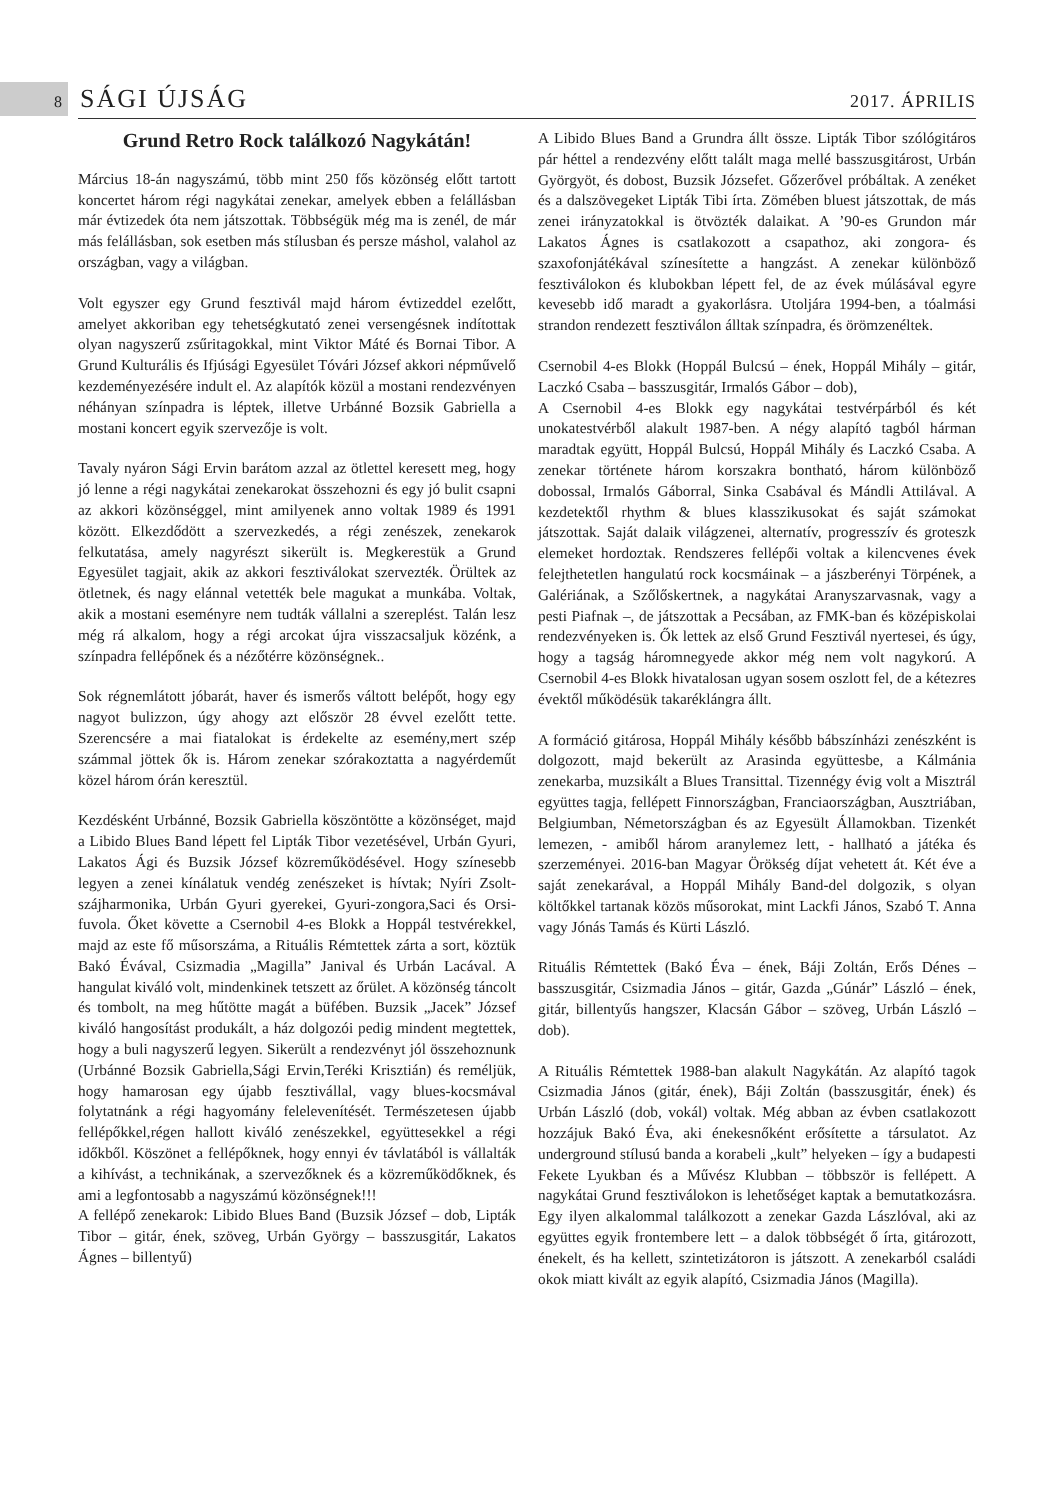8 SÁGI ÚJSÁG 2017. ÁPRILIS
Grund Retro Rock találkozó Nagykátán!
Március 18-án nagyszámú, több mint 250 fős közönség előtt tartott koncertet három régi nagykátai zenekar, amelyek ebben a felállásban már évtizedek óta nem játszottak. Többségük még ma is zenél, de már más felállásban, sok esetben más stílusban és persze máshol, valahol az országban, vagy a világban.
Volt egyszer egy Grund fesztivál majd három évtizeddel ezelőtt, amelyet akkoriban egy tehetségkutató zenei versengésnek indítottak olyan nagyszerű zsűritagokkal, mint Viktor Máté és Bornai Tibor. A Grund Kulturális és Ifjúsági Egyesület Tóvári József akkori népművelő kezdeményezésére indult el. Az alapítók közül a mostani rendezvényen néhányan színpadra is léptek, illetve Urbánné Bozsik Gabriella a mostani koncert egyik szervezője is volt.
Tavaly nyáron Sági Ervin barátom azzal az ötlettel keresett meg, hogy jó lenne a régi nagykátai zenekarokat összehozni és egy jó bulit csapni az akkori közönséggel, mint amilyenek anno voltak 1989 és 1991 között. Elkezdődött a szervezkedés, a régi zenészek, zenekarok felkutatása, amely nagyrészt sikerült is. Megkerestük a Grund Egyesület tagjait, akik az akkori fesztiválokat szervezték. Örültek az ötletnek, és nagy elánnal vetették bele magukat a munkába. Voltak, akik a mostani eseményre nem tudták vállalni a szereplést. Talán lesz még rá alkalom, hogy a régi arcokat újra visszacsaljuk közénk, a színpadra fellépőnek és a nézőtérre közönségnek..
Sok régnemlátott jóbarát, haver és ismerős váltott belépőt, hogy egy nagyot bulizzon, úgy ahogy azt először 28 évvel ezelőtt tette. Szerencsére a mai fiatalokat is érdekelte az esemény,mert szép számmal jöttek ők is. Három zenekar szórakoztatta a nagyérdeműt közel három órán keresztül.
Kezdésként Urbánné, Bozsik Gabriella köszöntötte a közönséget, majd a Libido Blues Band lépett fel Lipták Tibor vezetésével, Urbán Gyuri, Lakatos Ági és Buzsik József közreműködésével. Hogy színesebb legyen a zenei kínálatuk vendég zenészeket is hívtak; Nyíri Zsolt- szájharmonika, Urbán Gyuri gyerekei, Gyuri-zongora,Saci és Orsi-fuvola. Őket követte a Csernobil 4-es Blokk a Hoppál testvérekkel, majd az este fő műsorszáma, a Rituális Rémtettek zárta a sort, köztük Bakó Évával, Csizmadia „Magilla” Janival és Urbán Lacával. A hangulat kiváló volt, mindenkinek tetszett az őrület. A közönség táncolt és tombolt, na meg hűtötte magát a büfében. Buzsik „Jacek” József kiváló hangosítást produkált, a ház dolgozói pedig mindent megtettek, hogy a buli nagyszerű legyen. Sikerült a rendezvényt jól összehoznunk (Urbánné Bozsik Gabriella,Sági Ervin,Teréki Krisztián) és reméljük, hogy hamarosan egy újabb fesztivállal, vagy blues-kocsmával folytatnánk a régi hagyomány felelevenítését. Természetesen újabb fellépőkkel,régen hallott kiváló zenészekkel, együttesekkel a régi időkből. Köszönet a fellépőknek, hogy ennyi év távlatából is vállalták a kihívást, a technikának, a szervezőknek és a közreműködőknek, és ami a legfontosabb a nagyszámú közönségnek!!!
A fellépő zenekarok: Libido Blues Band (Buzsik József – dob, Lipták Tibor – gitár, ének, szöveg, Urbán György – basszusgitár, Lakatos Ágnes – billentyű)
A Libido Blues Band a Grundra állt össze. Lipták Tibor szólógitáros pár héttel a rendezvény előtt talált maga mellé basszusgitárost, Urbán Györgyöt, és dobost, Buzsik Józsefet. Gőzerővel próbáltak. A zenéket és a dalszövegeket Lipták Tibi írta. Zömében bluest játszottak, de más zenei irányzatokkal is ötvözték dalaikat. A ’90-es Grundon már Lakatos Ágnes is csatlakozott a csapathoz, aki zongora- és szaxofonjátékával színesítette a hangzást. A zenekar különböző fesztiválokon és klubokban lépett fel, de az évek múlásával egyre kevesebb idő maradt a gyakorlásra. Utoljára 1994-ben, a tóalmási strandon rendezett fesztiválon álltak színpadra, és örömzenéltek.
Csernobil 4-es Blokk (Hoppál Bulcsú – ének, Hoppál Mihály – gitár, Laczkó Csaba – basszusgitár, Irmalós Gábor – dob),
A Csernobil 4-es Blokk egy nagykátai testvérpárból és két unokatestvérből alakult 1987-ben. A négy alapító tagból hárman maradtak együtt, Hoppál Bulcsú, Hoppál Mihály és Laczkó Csaba. A zenekar története három korszakra bontható, három különböző dobossal, Irmalós Gáborral, Sinka Csabával és Mándli Attilával. A kezdetektől rhythm & blues klasszikusokat és saját számokat játszottak. Saját dalaik világzenei, alternatív, progresszív és groteszk elemeket hordoztak. Rendszeres fellépői voltak a kilencvenes évek felejthetetlen hangulatú rock kocsmáinak – a jászberényi Törpének, a Galériának, a Szőlőskertnek, a nagykátai Aranyszarvasnak, vagy a pesti Piafnak –, de játszottak a Pecsában, az FMK-ban és középiskolai rendezvényeken is. Ők lettek az első Grund Fesztivál nyertesei, és úgy, hogy a tagság háromnegyede akkor még nem volt nagykorú. A Csernobil 4-es Blokk hivatalosan ugyan sosem oszlott fel, de a kétezres évektől működésük takaréklángra állt.
A formáció gitárosa, Hoppál Mihály később bábszínházi zenészként is dolgozott, majd bekerült az Arasinda együttesbe, a Kálmánia zenekarba, muzsikált a Blues Transittal. Tizennégy évig volt a Misztrál együttes tagja, fellépett Finnországban, Franciaországban, Ausztriában, Belgiumban, Németországban és az Egyesült Államokban. Tizenkét lemezen, - amiből három aranylemez lett, - hallható a játéka és szerzeményei. 2016-ban Magyar Örökség díjat vehetett át. Két éve a saját zenekarával, a Hoppál Mihály Band-del dolgozik, s olyan költőkkel tartanak közös műsorokat, mint Lackfi János, Szabó T. Anna vagy Jónás Tamás és Kürti László.
Rituális Rémtettek (Bakó Éva – ének, Báji Zoltán, Erős Dénes – basszusgitár, Csizmadia János – gitár, Gazda „Gúnár” László – ének, gitár, billentyűs hangszer, Klacsán Gábor – szöveg, Urbán László – dob).
A Rituális Rémtettek 1988-ban alakult Nagykátán. Az alapító tagok Csizmadia János (gitár, ének), Báji Zoltán (basszusgitár, ének) és Urbán László (dob, vokál) voltak. Még abban az évben csatlakozott hozzájuk Bakó Éva, aki énekesnőként erősítette a társulatot. Az underground stílusú banda a korabeli „kult” helyeken – így a budapesti Fekete Lyukban és a Művész Klubban – többször is fellépett. A nagykátai Grund fesztiválokon is lehetőséget kaptak a bemutatkozásra. Egy ilyen alkalommal találkozott a zenekar Gazda Lászlóval, aki az együttes egyik frontembere lett – a dalok többségét ő írta, gitározott, énekelt, és ha kellett, szintetizátoron is játszott. A zenekarból családi okok miatt kivált az egyik alapító, Csizmadia János (Magilla).